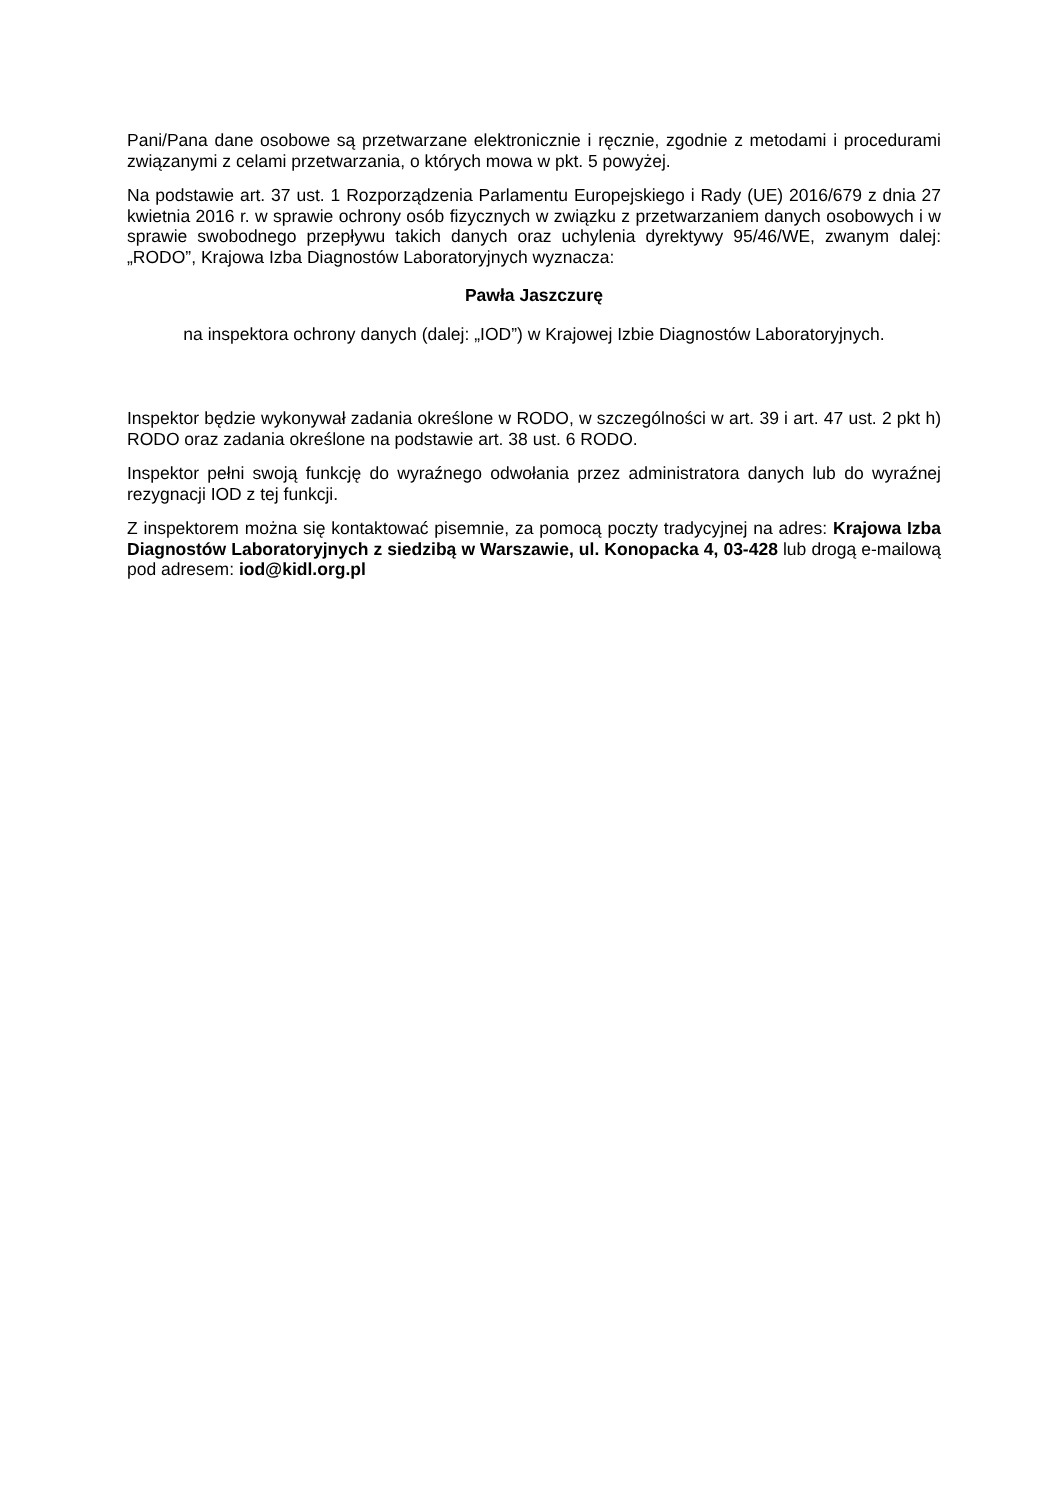Pani/Pana dane osobowe są przetwarzane elektronicznie i ręcznie, zgodnie z metodami i procedurami związanymi z celami przetwarzania, o których mowa w pkt. 5 powyżej.
Na podstawie art. 37 ust. 1 Rozporządzenia Parlamentu Europejskiego i Rady (UE) 2016/679 z dnia 27 kwietnia 2016 r. w sprawie ochrony osób fizycznych w związku z przetwarzaniem danych osobowych i w sprawie swobodnego przepływu takich danych oraz uchylenia dyrektywy 95/46/WE, zwanym dalej: „RODO”, Krajowa Izba Diagnostów Laboratoryjnych wyznacza:
Pawła Jaszczurę
na inspektora ochrony danych (dalej: „IOD”) w Krajowej Izbie Diagnostów Laboratoryjnych.
Inspektor będzie wykonywał zadania określone w RODO, w szczególności w art. 39 i art. 47 ust. 2 pkt h) RODO oraz zadania określone na podstawie art. 38 ust. 6 RODO.
Inspektor pełni swoją funkcję do wyraźnego odwołania przez administratora danych lub do wyraźnej rezygnacji IOD z tej funkcji.
Z inspektorem można się kontaktować pisemnie, za pomocą poczty tradycyjnej na adres: Krajowa Izba Diagnostów Laboratoryjnych z siedzibą w Warszawie, ul. Konopacka 4, 03-428 lub drogą e-mailową pod adresem: iod@kidl.org.pl